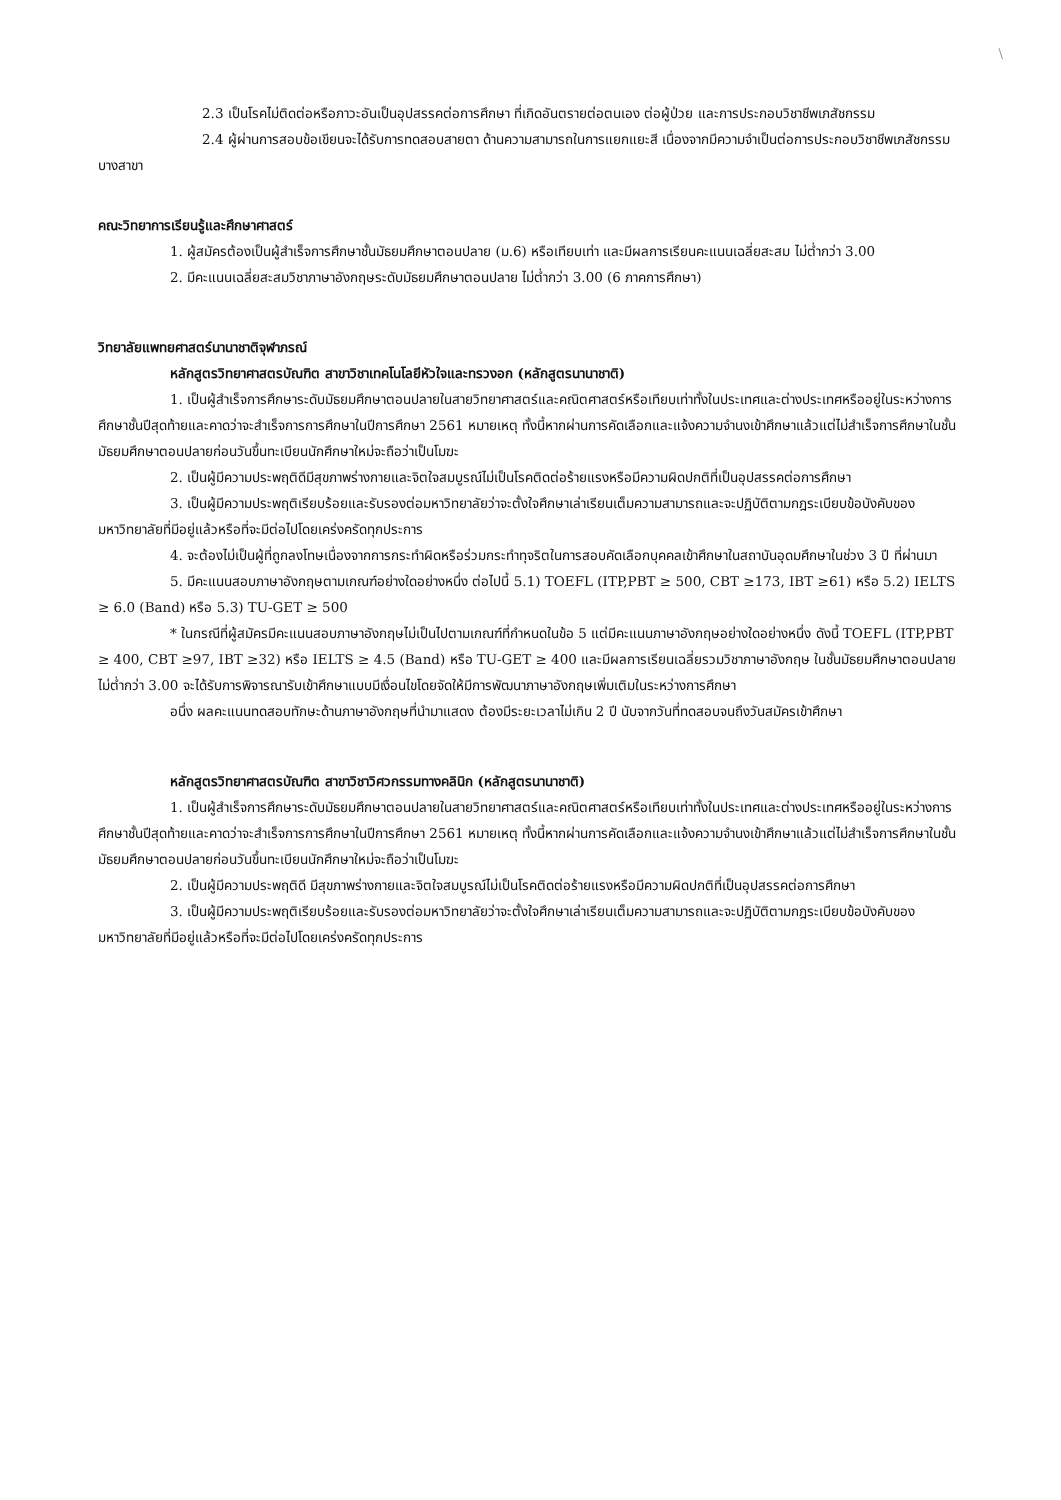\
2.3 เป็นโรคไม่ติดต่อหรือภาวะอันเป็นอุปสรรคต่อการศึกษา ที่เกิดอันตรายต่อตนเอง ต่อผู้ป่วย และการประกอบวิชาชีพเภสัชกรรม
2.4 ผู้ผ่านการสอบข้อเขียนจะได้รับการทดสอบสายตา ด้านความสามารถในการแยกแยะสี เนื่องจากมีความจำเป็นต่อการประกอบวิชาชีพเภสัชกรรมบางสาขา
คณะวิทยาการเรียนรู้และศึกษาศาสตร์
1. ผู้สมัครต้องเป็นผู้สำเร็จการศึกษาชั้นมัธยมศึกษาตอนปลาย (ม.6) หรือเทียบเท่า และมีผลการเรียนคะแนนเฉลี่ยสะสม ไม่ต่ำกว่า 3.00
2. มีคะแนนเฉลี่ยสะสมวิชาภาษาอังกฤษระดับมัธยมศึกษาตอนปลาย ไม่ต่ำกว่า 3.00 (6 ภาคการศึกษา)
วิทยาลัยแพทยศาสตร์นานาชาติจุฬาภรณ์
หลักสูตรวิทยาศาสตรบัณฑิต สาขาวิชาเทคโนโลยีหัวใจและทรวงอก (หลักสูตรนานาชาติ)
1. เป็นผู้สำเร็จการศึกษาระดับมัธยมศึกษาตอนปลายในสายวิทยาศาสตร์และคณิตศาสตร์หรือเทียบเท่าทั้งในประเทศและต่างประเทศหรืออยู่ในระหว่างการศึกษาชั้นปีสุดท้ายและคาดว่าจะสำเร็จการการศึกษาในปีการศึกษา 2561 หมายเหตุ ทั้งนี้หากผ่านการคัดเลือกและแจ้งความจำนงเข้าศึกษาแล้วแต่ไม่สำเร็จการศึกษาในชั้นมัธยมศึกษาตอนปลายก่อนวันขึ้นทะเบียนนักศึกษาใหม่จะถือว่าเป็นโมฆะ
2. เป็นผู้มีความประพฤติดีมีสุขภาพร่างกายและจิตใจสมบูรณ์ไม่เป็นโรคติดต่อร้ายแรงหรือมีความผิดปกติที่เป็นอุปสรรคต่อการศึกษา
3. เป็นผู้มีความประพฤติเรียบร้อยและรับรองต่อมหาวิทยาลัยว่าจะตั้งใจศึกษาเล่าเรียนเต็มความสามารถและจะปฏิบัติตามกฎระเบียบข้อบังคับของมหาวิทยาลัยที่มีอยู่แล้วหรือที่จะมีต่อไปโดยเคร่งครัดทุกประการ
4. จะต้องไม่เป็นผู้ที่ถูกลงโทษเนื่องจากการกระทำผิดหรือร่วมกระทำทุจริตในการสอบคัดเลือกบุคคลเข้าศึกษาในสถาบันอุดมศึกษาในช่วง 3 ปี ที่ผ่านมา
5. มีคะแนนสอบภาษาอังกฤษตามเกณฑ์อย่างใดอย่างหนึ่ง ต่อไปนี้ 5.1) TOEFL (ITP,PBT ≥ 500, CBT ≥173, IBT ≥61) หรือ 5.2) IELTS ≥ 6.0 (Band) หรือ 5.3) TU-GET ≥ 500
* ในกรณีที่ผู้สมัครมีคะแนนสอบภาษาอังกฤษไม่เป็นไปตามเกณฑ์ที่กำหนดในข้อ 5 แต่มีคะแนนภาษาอังกฤษอย่างใดอย่างหนึ่ง ดังนี้ TOEFL (ITP,PBT ≥ 400, CBT ≥97, IBT ≥32) หรือ IELTS ≥ 4.5 (Band) หรือ TU-GET ≥ 400 และมีผลการเรียนเฉลี่ยรวมวิชาภาษาอังกฤษ ในชั้นมัธยมศึกษาตอนปลายไม่ต่ำกว่า 3.00 จะได้รับการพิจารณารับเข้าศึกษาแบบมีเงื่อนไขโดยจัดให้มีการพัฒนาภาษาอังกฤษเพิ่มเติมในระหว่างการศึกษา
อนึ่ง ผลคะแนนทดสอบทักษะด้านภาษาอังกฤษที่นำมาแสดง ต้องมีระยะเวลาไม่เกิน 2 ปี นับจากวันที่ทดสอบจนถึงวันสมัครเข้าศึกษา
หลักสูตรวิทยาศาสตรบัณฑิต สาขาวิชาวิศวกรรมทางคลินิก (หลักสูตรนานาชาติ)
1. เป็นผู้สำเร็จการศึกษาระดับมัธยมศึกษาตอนปลายในสายวิทยาศาสตร์และคณิตศาสตร์หรือเทียบเท่าทั้งในประเทศและต่างประเทศหรืออยู่ในระหว่างการศึกษาชั้นปีสุดท้ายและคาดว่าจะสำเร็จการการศึกษาในปีการศึกษา 2561 หมายเหตุ ทั้งนี้หากผ่านการคัดเลือกและแจ้งความจำนงเข้าศึกษาแล้วแต่ไม่สำเร็จการศึกษาในชั้นมัธยมศึกษาตอนปลายก่อนวันขึ้นทะเบียนนักศึกษาใหม่จะถือว่าเป็นโมฆะ
2. เป็นผู้มีความประพฤติดี มีสุขภาพร่างกายและจิตใจสมบูรณ์ไม่เป็นโรคติดต่อร้ายแรงหรือมีความผิดปกติที่เป็นอุปสรรคต่อการศึกษา
3. เป็นผู้มีความประพฤติเรียบร้อยและรับรองต่อมหาวิทยาลัยว่าจะตั้งใจศึกษาเล่าเรียนเต็มความสามารถและจะปฏิบัติตามกฎระเบียบข้อบังคับของมหาวิทยาลัยที่มีอยู่แล้วหรือที่จะมีต่อไปโดยเคร่งครัดทุกประการ